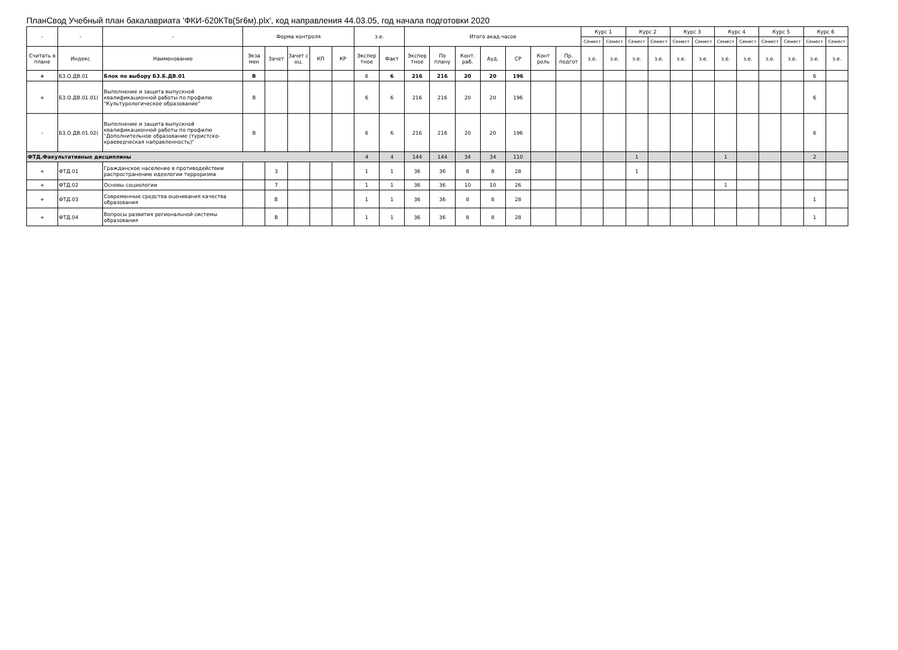ПланСвод Учебный план бакалавриата 'ФКИ-б20КТв(5г6м).plx', код направления 44.03.05, год начала подготовки 2020
| - | - | - | Форма контроля | | | | | з.е. | | Итого акад.часов | | | | | | | Курс 1 | | Курс 2 | | Курс 3 | | Курс 4 | | Курс 5 | | Курс 6 | |
| --- | --- | --- | --- | --- | --- | --- | --- | --- | --- | --- | --- | --- | --- | --- | --- | --- | --- | --- | --- | --- | --- | --- | --- | --- | --- | --- | --- | --- |
| | | | | | | | | | | | | | | | | | Семест | Семест | Семест | Семест | Семест | Семест | Семест | Семест | Семест | Семест | Семест | Семест |
| Считать в плане | Индекс | Наименование | Экза мен | Зачет | Зачет с оц. | КП | КР | Экспер тное | Факт | Экспер тное | По плану | Конт. раб. | Ауд. | СР | Конт роль | Пр. подгот | з.е. | з.е. | з.е. | з.е. | з.е. | з.е. | з.е. | з.е. | з.е. | з.е. | з.е. | з.е. |
| + | Б3.О.ДВ.01 | Блок по выбору Б3.Б.ДВ.01 | В | | | | | 6 | 6 | 216 | 216 | 20 | 20 | 196 | | | | | | | | | | | | | 6 | |
| + | Б3.О.ДВ.01.01( | Выполнение и защита выпускной квалификационной работы по профилю "Культурологическое образование" | В | | | | | 6 | 6 | 216 | 216 | 20 | 20 | 196 | | | | | | | | | | | | | 6 | |
| - | Б3.О.ДВ.01.02( | Выполнение и защита выпускной квалификационной работы по профилю "Дополнительное образование (туристско-краеведческая направленность)" | В | | | | | 6 | 6 | 216 | 216 | 20 | 20 | 196 | | | | | | | | | | | | | 6 | |
| ФТД.Факультативные дисциплины | | | | | | | | 4 | 4 | 144 | 144 | 34 | 34 | 110 | | | | | 1 | | | | 1 | | | | 2 | |
| + | ФТД.01 | Гражданское население в противодействии распространению идеологии терроризма | | 3 | | | | 1 | 1 | 36 | 36 | 8 | 8 | 28 | | | | | 1 | | | | | | | | | |
| + | ФТД.02 | Основы социологии | | 7 | | | | 1 | 1 | 36 | 36 | 10 | 10 | 26 | | | | | | | | | 1 | | | | | |
| + | ФТД.03 | Современные средства оценивания качества образования | | В | | | | 1 | 1 | 36 | 36 | 8 | 8 | 28 | | | | | | | | | | | | | 1 | |
| + | ФТД.04 | Вопросы развития региональной системы образования | | В | | | | 1 | 1 | 36 | 36 | 8 | 8 | 28 | | | | | | | | | | | | | 1 | |